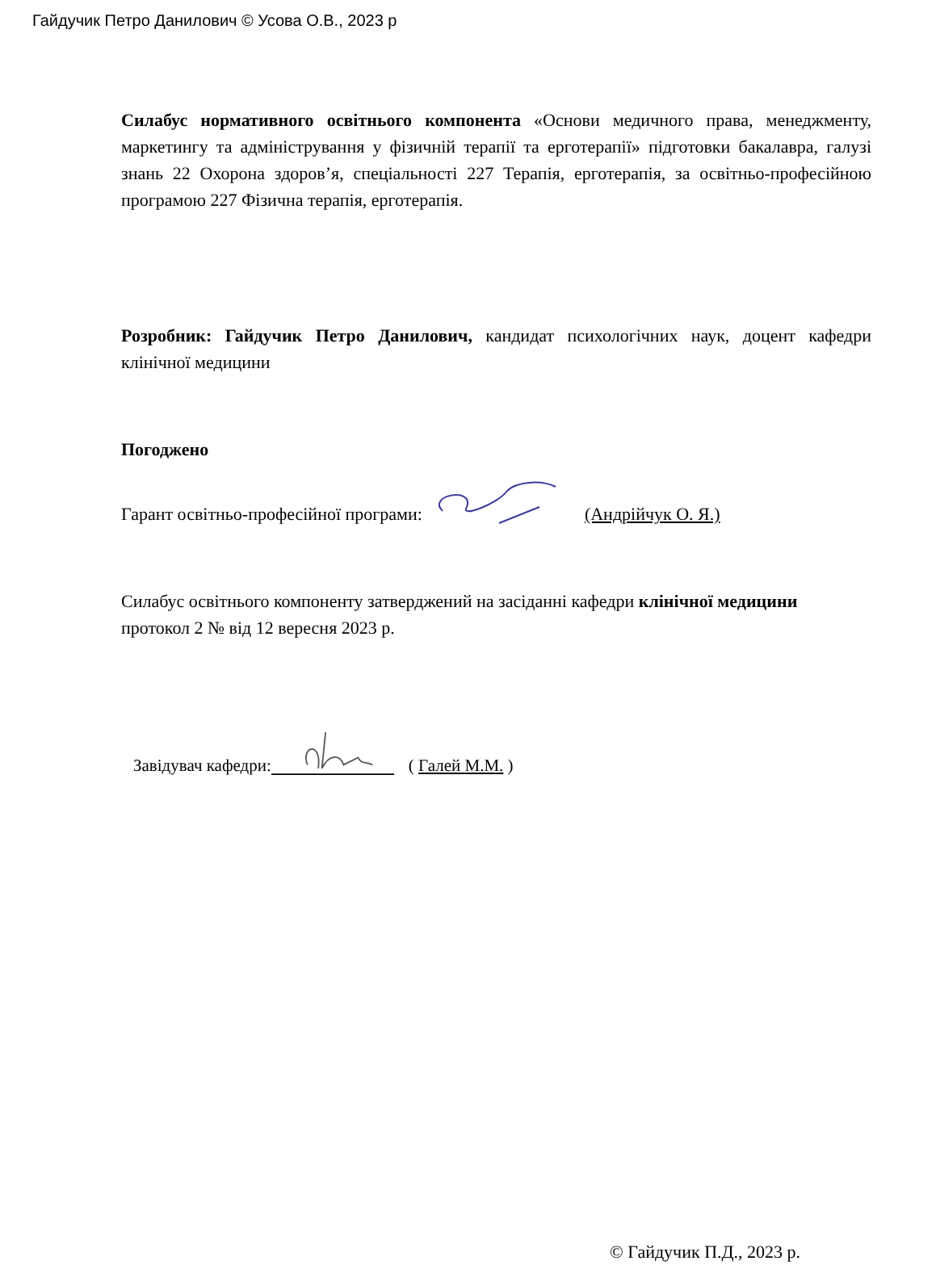Гайдучик Петро Данилович © Усова О.В., 2023 р
Силабус нормативного освітнього компонента «Основи медичного права, менеджменту, маркетингу та адміністрування у фізичній терапії та ерготерапії» підготовки бакалавра, галузі знань 22 Охорона здоров’я, спеціальності 227 Терапія, ерготерапія, за освітньо-професійною програмою 227 Фізична терапія, ерготерапія.
Розробник: Гайдучик Петро Данилович, кандидат психологічних наук, доцент кафедри клінічної медицини
Погоджено
Гарант освітньо-професійної програми: (Андрійчук О. Я.)
Силабус освітнього компоненту затверджений на засіданні кафедри клінічної медицини
протокол 2 № від 12 вересня 2023 р.
Завідувач кафедри:( Галей М.М. )
© Гайдучик П.Д., 2023 р.